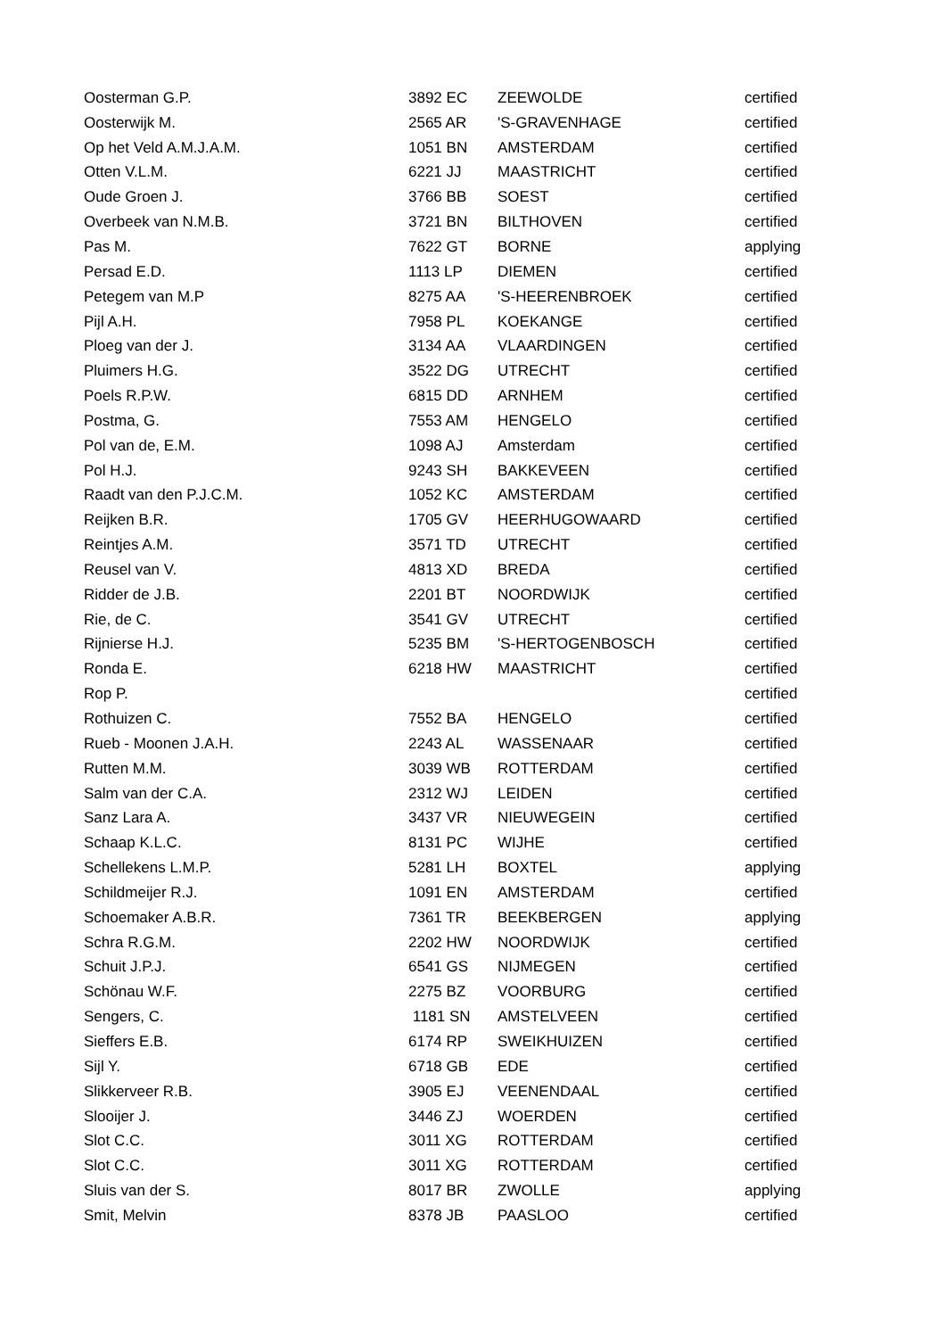| Oosterman G.P. | 3892 EC | ZEEWOLDE | certified |
| Oosterwijk M. | 2565 AR | 'S-GRAVENHAGE | certified |
| Op het Veld A.M.J.A.M. | 1051 BN | AMSTERDAM | certified |
| Otten V.L.M. | 6221 JJ | MAASTRICHT | certified |
| Oude Groen J. | 3766 BB | SOEST | certified |
| Overbeek van N.M.B. | 3721 BN | BILTHOVEN | certified |
| Pas M. | 7622 GT | BORNE | applying |
| Persad E.D. | 1113 LP | DIEMEN | certified |
| Petegem van M.P | 8275 AA | 'S-HEERENBROEK | certified |
| Pijl A.H. | 7958 PL | KOEKANGE | certified |
| Ploeg van der J. | 3134 AA | VLAARDINGEN | certified |
| Pluimers H.G. | 3522 DG | UTRECHT | certified |
| Poels R.P.W. | 6815 DD | ARNHEM | certified |
| Postma, G. | 7553 AM | HENGELO | certified |
| Pol van de, E.M. | 1098 AJ | Amsterdam | certified |
| Pol H.J. | 9243 SH | BAKKEVEEN | certified |
| Raadt van den P.J.C.M. | 1052 KC | AMSTERDAM | certified |
| Reijken B.R. | 1705 GV | HEERHUGOWAARD | certified |
| Reintjes A.M. | 3571 TD | UTRECHT | certified |
| Reusel van V. | 4813 XD | BREDA | certified |
| Ridder de J.B. | 2201 BT | NOORDWIJK | certified |
| Rie, de C. | 3541 GV | UTRECHT | certified |
| Rijnierse H.J. | 5235 BM | 'S-HERTOGENBOSCH | certified |
| Ronda E. | 6218 HW | MAASTRICHT | certified |
| Rop P. | | | certified |
| Rothuizen C. | 7552 BA | HENGELO | certified |
| Rueb - Moonen J.A.H. | 2243 AL | WASSENAAR | certified |
| Rutten M.M. | 3039 WB | ROTTERDAM | certified |
| Salm van der C.A. | 2312 WJ | LEIDEN | certified |
| Sanz Lara A. | 3437 VR | NIEUWEGEIN | certified |
| Schaap K.L.C. | 8131 PC | WIJHE | certified |
| Schellekens L.M.P. | 5281 LH | BOXTEL | applying |
| Schildmeijer R.J. | 1091 EN | AMSTERDAM | certified |
| Schoemaker A.B.R. | 7361 TR | BEEKBERGEN | applying |
| Schra R.G.M. | 2202 HW | NOORDWIJK | certified |
| Schuit J.P.J. | 6541 GS | NIJMEGEN | certified |
| Schönau W.F. | 2275 BZ | VOORBURG | certified |
| Sengers, C. | 1181 SN | AMSTELVEEN | certified |
| Sieffers E.B. | 6174 RP | SWEIKHUIZEN | certified |
| Sijl Y. | 6718 GB | EDE | certified |
| Slikkerveer R.B. | 3905 EJ | VEENENDAAL | certified |
| Slooijer J. | 3446 ZJ | WOERDEN | certified |
| Slot C.C. | 3011 XG | ROTTERDAM | certified |
| Slot C.C. | 3011 XG | ROTTERDAM | certified |
| Sluis van der S. | 8017 BR | ZWOLLE | applying |
| Smit, Melvin | 8378 JB | PAASLOO | certified |